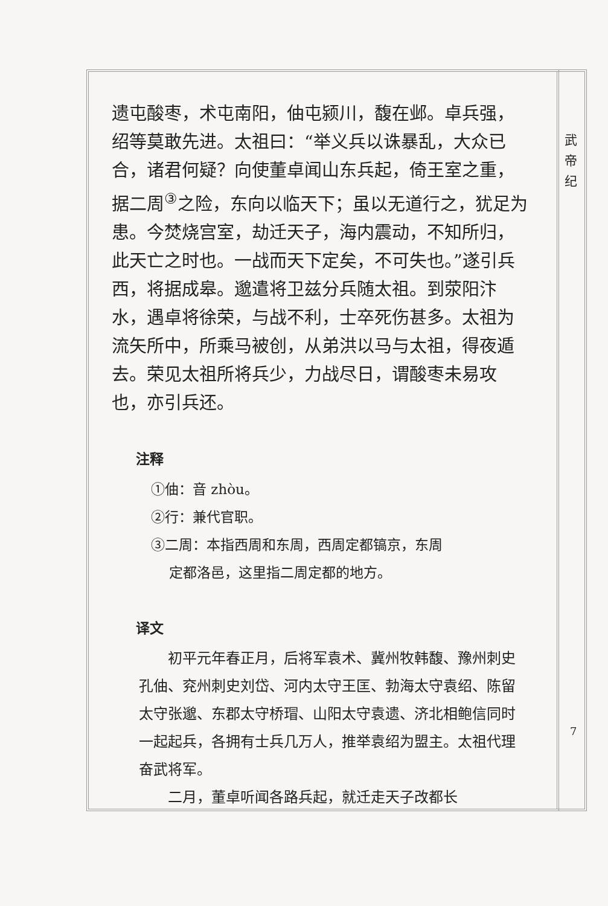武
帝
纪
遗屯酸枣，术屯南阳，伷屯颍川，馥在邺。卓兵强，绍等莫敢先进。太祖曰：“举义兵以诛暴乱，大众已合，诸君何疑？向使董卓闻山东兵起，倚王室之重，据二周<sup>③</sup>之险，东向以临天下；虽以无道行之，犹足为患。今焚烧宫室，劫迁天子，海内震动，不知所归，此天亡之时也。一战而天下定矣，不可失也。”遂引兵西，将据成皋。邈遣将卫兹分兵随太祖。到荥阳汴水，遇卓将徐荣，与战不利，士卒死伤甚多。太祖为流矢所中，所乘马被创，从弟洪以马与太祖，得夜遁去。荣见太祖所将兵少，力战尽日，谓酸枣未易攻也，亦引兵还。
注释
①伷：音 zhòu。
②行：兼代官职。
③二周：本指西周和东周，西周定都镐京，东周
定都洛邑，这里指二周定都的地方。
译文
初平元年春正月，后将军袁术、冀州牧韩馥、豫州刺史孔伷、兖州刺史刘岱、河内太守王匡、勃海太守袁绍、陈留太守张邈、东郡太守桥瑁、山阳太守袁遗、济北相鲍信同时一起起兵，各拥有士兵几万人，推举袁绍为盟主。太祖代理奋武将军。
二月，董卓听闻各路兵起，就迁走天子改都长
7